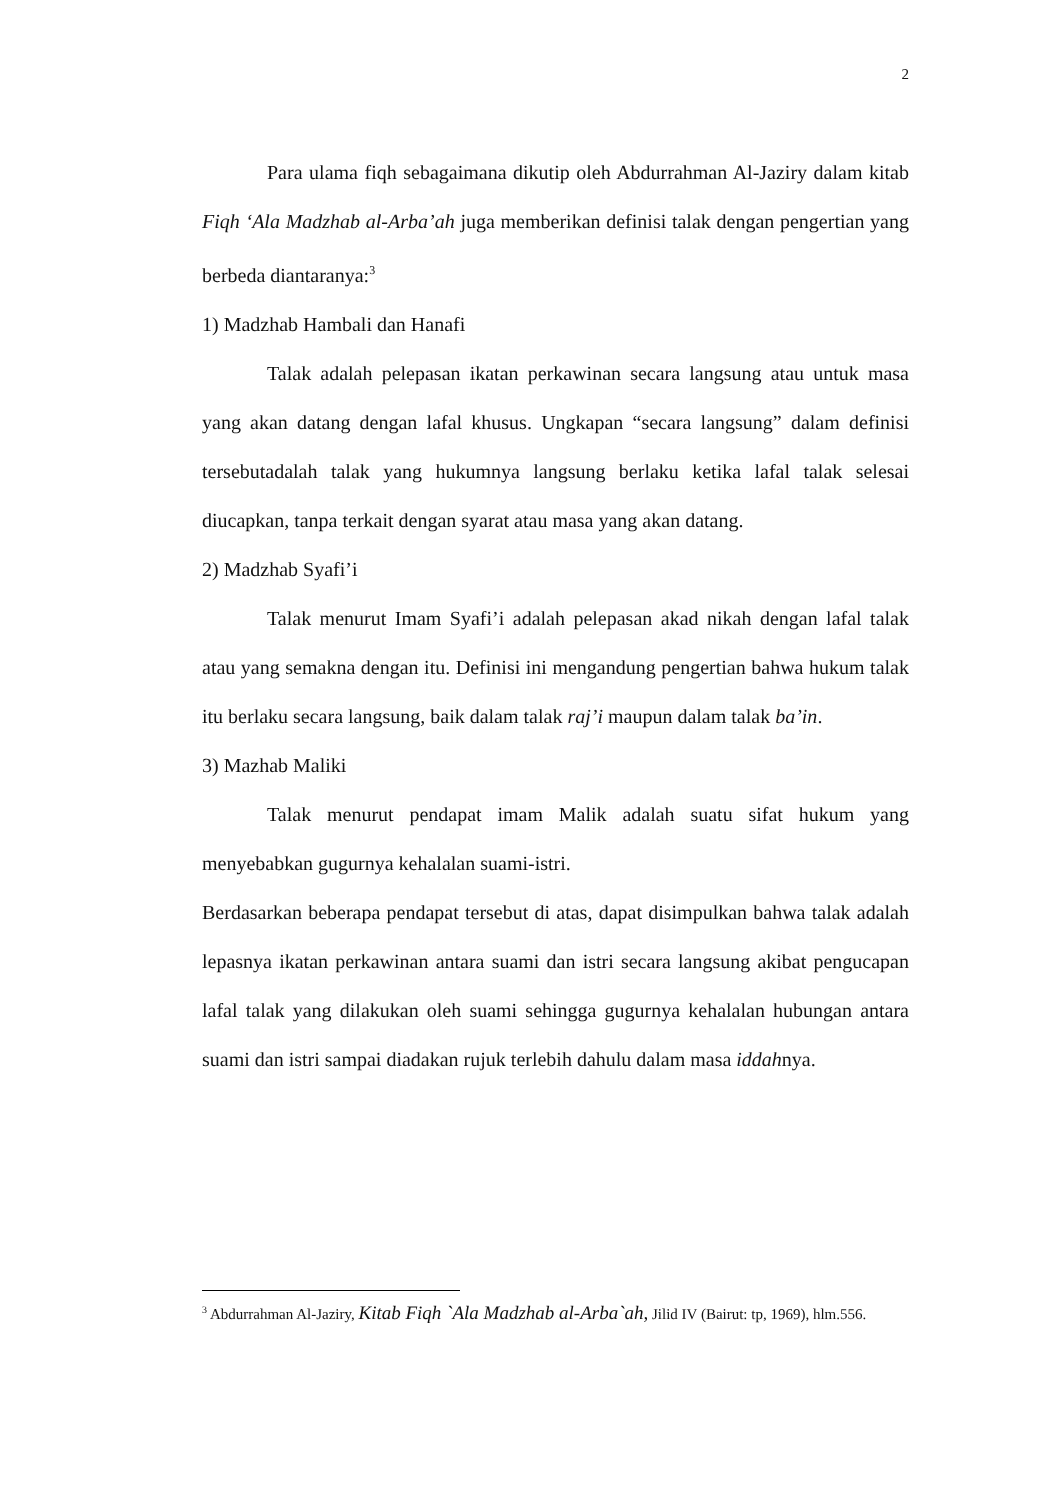2
Para ulama fiqh sebagaimana dikutip oleh Abdurrahman Al-Jaziry dalam kitab Fiqh ‘Ala Madzhab al-Arba’ah juga memberikan definisi talak dengan pengertian yang berbeda diantaranya:<sup>3</sup>
1) Madzhab Hambali dan Hanafi
Talak adalah pelepasan ikatan perkawinan secara langsung atau untuk masa yang akan datang dengan lafal khusus. Ungkapan “secara langsung” dalam definisi tersebutadalah talak yang hukumnya langsung berlaku ketika lafal talak selesai diucapkan, tanpa terkait dengan syarat atau masa yang akan datang.
2) Madzhab Syafi’i
Talak menurut Imam Syafi’i adalah pelepasan akad nikah dengan lafal talak atau yang semakna dengan itu. Definisi ini mengandung pengertian bahwa hukum talak itu berlaku secara langsung, baik dalam talak raj’i maupun dalam talak ba’in.
3) Mazhab Maliki
Talak menurut pendapat imam Malik adalah suatu sifat hukum yang menyebabkan gugurnya kehalalan suami-istri.
Berdasarkan beberapa pendapat tersebut di atas, dapat disimpulkan bahwa talak adalah lepasnya ikatan perkawinan antara suami dan istri secara langsung akibat pengucapan lafal talak yang dilakukan oleh suami sehingga gugurnya kehalalan hubungan antara suami dan istri sampai diadakan rujuk terlebih dahulu dalam masa iddahnya.
<sup>3</sup> Abdurrahman Al-Jaziry, Kitab Fiqh `Ala Madzhab al-Arba`ah, Jilid IV (Bairut: tp, 1969), hlm.556.